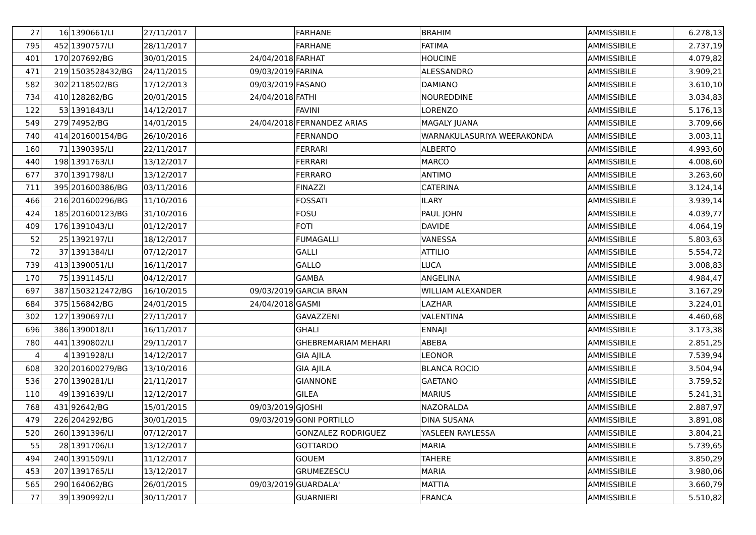| 27 | 16 | 1390661/LI | 27/11/2017 | | FARHANE | BRAHIM | AMMISSIBILE | 6.278,13 |
| 795 | 452 | 1390757/LI | 28/11/2017 | | FARHANE | FATIMA | AMMISSIBILE | 2.737,19 |
| 401 | 170 | 207692/BG | 30/01/2015 | 24/04/2018 | FARHAT | HOUCINE | AMMISSIBILE | 4.079,82 |
| 471 | 219 | 1503528432/BG | 24/11/2015 | 09/03/2019 | FARINA | ALESSANDRO | AMMISSIBILE | 3.909,21 |
| 582 | 302 | 2118502/BG | 17/12/2013 | 09/03/2019 | FASANO | DAMIANO | AMMISSIBILE | 3.610,10 |
| 734 | 410 | 128282/BG | 20/01/2015 | 24/04/2018 | FATHI | NOUREDDINE | AMMISSIBILE | 3.034,83 |
| 122 | 53 | 1391843/LI | 14/12/2017 | | FAVINI | LORENZO | AMMISSIBILE | 5.176,13 |
| 549 | 279 | 74952/BG | 14/01/2015 | 24/04/2018 | FERNANDEZ ARIAS | MAGALY JUANA | AMMISSIBILE | 3.709,66 |
| 740 | 414 | 201600154/BG | 26/10/2016 | | FERNANDO | WARNAKULASURIYA WEERAKONDA | AMMISSIBILE | 3.003,11 |
| 160 | 71 | 1390395/LI | 22/11/2017 | | FERRARI | ALBERTO | AMMISSIBILE | 4.993,60 |
| 440 | 198 | 1391763/LI | 13/12/2017 | | FERRARI | MARCO | AMMISSIBILE | 4.008,60 |
| 677 | 370 | 1391798/LI | 13/12/2017 | | FERRARO | ANTIMO | AMMISSIBILE | 3.263,60 |
| 711 | 395 | 201600386/BG | 03/11/2016 | | FINAZZI | CATERINA | AMMISSIBILE | 3.124,14 |
| 466 | 216 | 201600296/BG | 11/10/2016 | | FOSSATI | ILARY | AMMISSIBILE | 3.939,14 |
| 424 | 185 | 201600123/BG | 31/10/2016 | | FOSU | PAUL JOHN | AMMISSIBILE | 4.039,77 |
| 409 | 176 | 1391043/LI | 01/12/2017 | | FOTI | DAVIDE | AMMISSIBILE | 4.064,19 |
| 52 | 25 | 1392197/LI | 18/12/2017 | | FUMAGALLI | VANESSA | AMMISSIBILE | 5.803,63 |
| 72 | 37 | 1391384/LI | 07/12/2017 | | GALLI | ATTILIO | AMMISSIBILE | 5.554,72 |
| 739 | 413 | 1390051/LI | 16/11/2017 | | GALLO | LUCA | AMMISSIBILE | 3.008,83 |
| 170 | 75 | 1391145/LI | 04/12/2017 | | GAMBA | ANGELINA | AMMISSIBILE | 4.984,47 |
| 697 | 387 | 1503212472/BG | 16/10/2015 | 09/03/2019 | GARCIA BRAN | WILLIAM ALEXANDER | AMMISSIBILE | 3.167,29 |
| 684 | 375 | 156842/BG | 24/01/2015 | 24/04/2018 | GASMI | LAZHAR | AMMISSIBILE | 3.224,01 |
| 302 | 127 | 1390697/LI | 27/11/2017 | | GAVAZZENI | VALENTINA | AMMISSIBILE | 4.460,68 |
| 696 | 386 | 1390018/LI | 16/11/2017 | | GHALI | ENNAJI | AMMISSIBILE | 3.173,38 |
| 780 | 441 | 1390802/LI | 29/11/2017 | | GHEBREMARIAM MEHARI | ABEBA | AMMISSIBILE | 2.851,25 |
| 4 | 4 | 1391928/LI | 14/12/2017 | | GIA AJILA | LEONOR | AMMISSIBILE | 7.539,94 |
| 608 | 320 | 201600279/BG | 13/10/2016 | | GIA AJILA | BLANCA ROCIO | AMMISSIBILE | 3.504,94 |
| 536 | 270 | 1390281/LI | 21/11/2017 | | GIANNONE | GAETANO | AMMISSIBILE | 3.759,52 |
| 110 | 49 | 1391639/LI | 12/12/2017 | | GILEA | MARIUS | AMMISSIBILE | 5.241,31 |
| 768 | 431 | 92642/BG | 15/01/2015 | 09/03/2019 | GJOSHI | NAZORALDA | AMMISSIBILE | 2.887,97 |
| 479 | 226 | 204292/BG | 30/01/2015 | 09/03/2019 | GONI PORTILLO | DINA SUSANA | AMMISSIBILE | 3.891,08 |
| 520 | 260 | 1391396/LI | 07/12/2017 | | GONZALEZ RODRIGUEZ | YASLEEN RAYLESSA | AMMISSIBILE | 3.804,21 |
| 55 | 28 | 1391706/LI | 13/12/2017 | | GOTTARDO | MARIA | AMMISSIBILE | 5.739,65 |
| 494 | 240 | 1391509/LI | 11/12/2017 | | GOUEM | TAHERE | AMMISSIBILE | 3.850,29 |
| 453 | 207 | 1391765/LI | 13/12/2017 | | GRUMEZESCU | MARIA | AMMISSIBILE | 3.980,06 |
| 565 | 290 | 164062/BG | 26/01/2015 | 09/03/2019 | GUARDALA' | MATTIA | AMMISSIBILE | 3.660,79 |
| 77 | 39 | 1390992/LI | 30/11/2017 | | GUARNIERI | FRANCA | AMMISSIBILE | 5.510,82 |